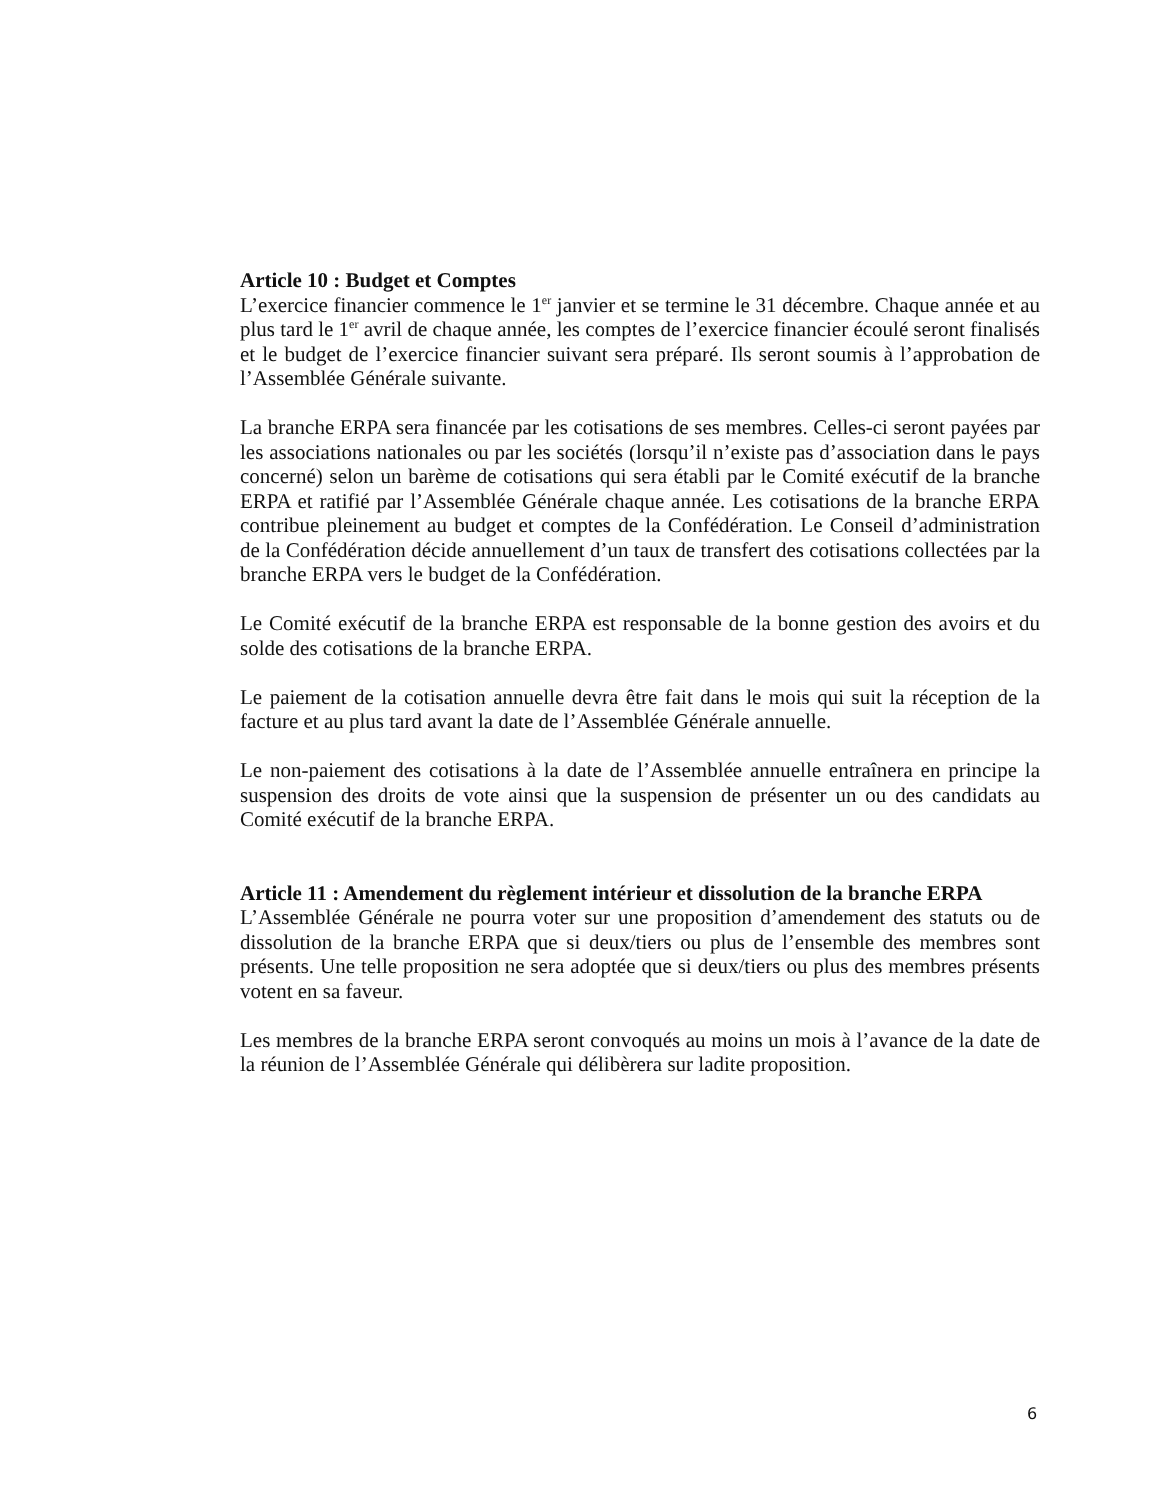Article 10 : Budget et Comptes
L’exercice financier commence le 1<sup>er</sup> janvier et se termine le 31 décembre. Chaque année et au plus tard le 1<sup>er</sup> avril de chaque année, les comptes de l’exercice financier écoulé seront finalisés et le budget de l’exercice financier suivant sera préparé. Ils seront soumis à l’approbation de l’Assemblée Générale suivante.
La branche ERPA sera financée par les cotisations de ses membres. Celles-ci seront payées par les associations nationales ou par les sociétés (lorsqu’il n’existe pas d’association dans le pays concerné) selon un barème de cotisations qui sera établi par le Comité exécutif de la branche ERPA et ratifié par l’Assemblée Générale chaque année. Les cotisations de la branche ERPA contribue pleinement au budget et comptes de la Confédération. Le Conseil d’administration de la Confédération décide annuellement d’un taux de transfert des cotisations collectées par la branche ERPA vers le budget de la Confédération.
Le Comité exécutif de la branche ERPA est responsable de la bonne gestion des avoirs et du solde des cotisations de la branche ERPA.
Le paiement de la cotisation annuelle devra être fait dans le mois qui suit la réception de la facture et au plus tard avant la date de l’Assemblée Générale annuelle.
Le non-paiement des cotisations à la date de l’Assemblée annuelle entraînera en principe la suspension des droits de vote ainsi que la suspension de présenter un ou des candidats au Comité exécutif de la branche ERPA.
Article 11 : Amendement du règlement intérieur et dissolution de la branche ERPA
L’Assemblée Générale ne pourra voter sur une proposition d’amendement des statuts ou de dissolution de la branche ERPA que si deux/tiers ou plus de l’ensemble des membres sont présents. Une telle proposition ne sera adoptée que si deux/tiers ou plus des membres présents votent en sa faveur.
Les membres de la branche ERPA seront convoqués au moins un mois à l’avance de la date de la réunion de l’Assemblée Générale qui délibèrera sur ladite proposition.
6